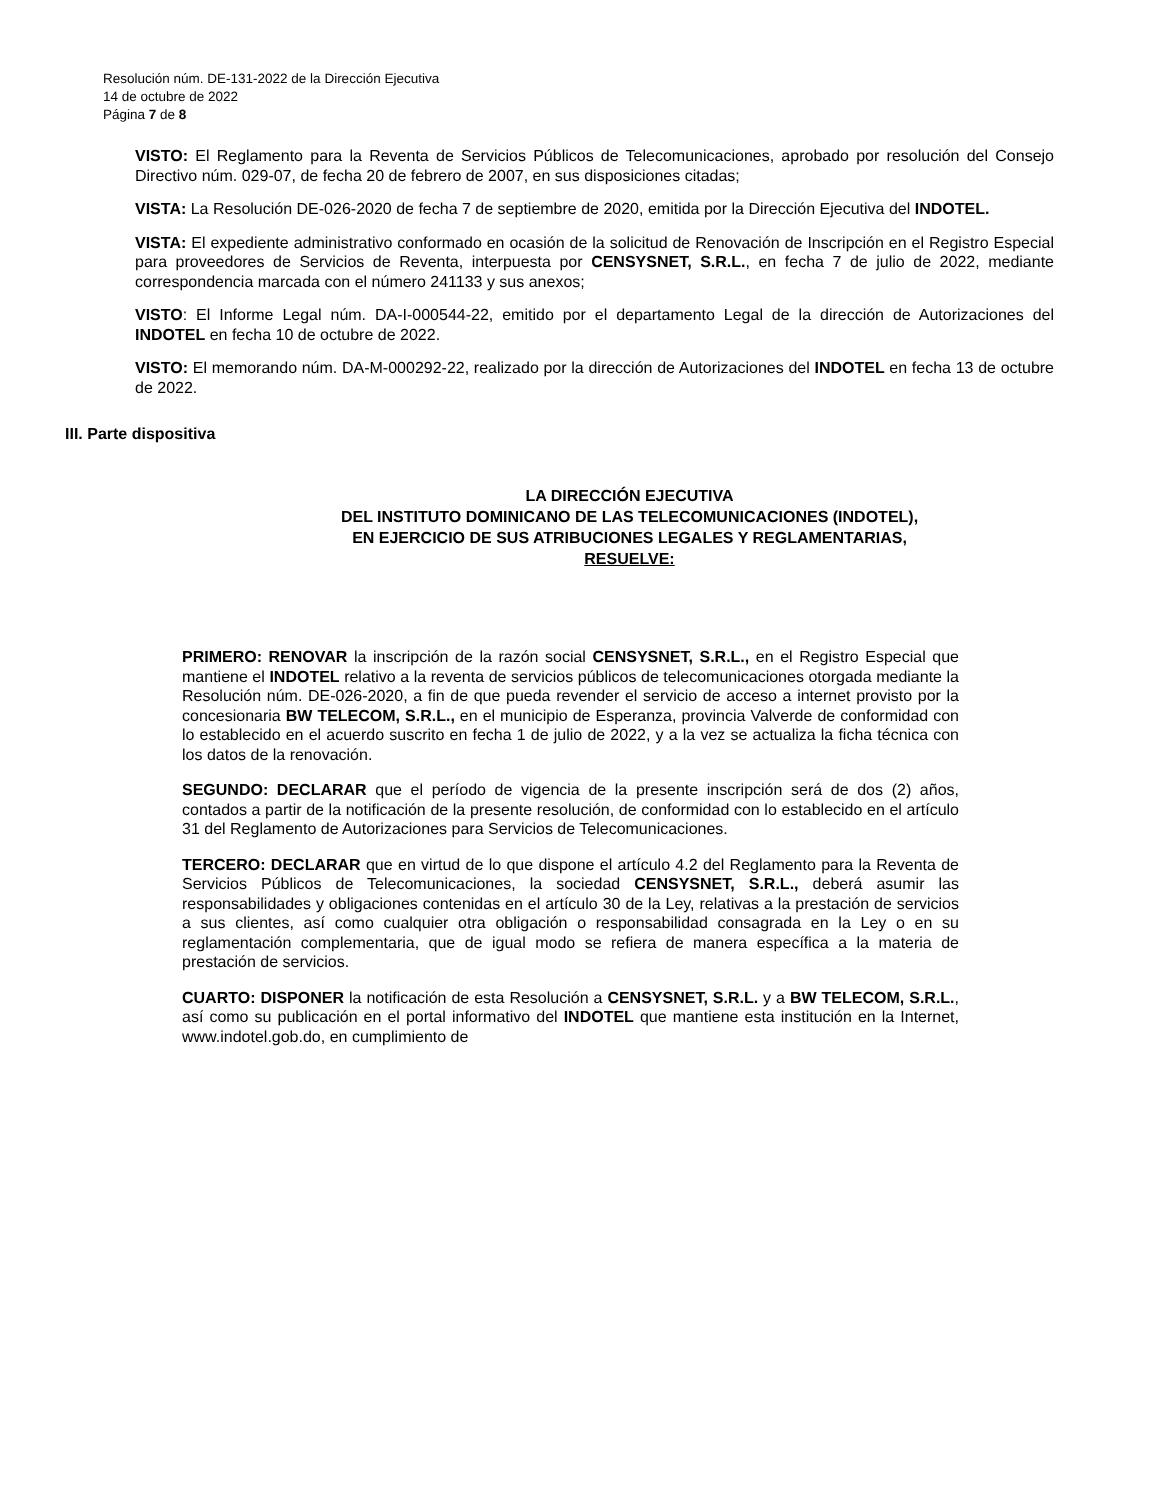Resolución núm. DE-131-2022 de la Dirección Ejecutiva
14 de octubre de 2022
Página 7 de 8
VISTO: El Reglamento para la Reventa de Servicios Públicos de Telecomunicaciones, aprobado por resolución del Consejo Directivo núm. 029-07, de fecha 20 de febrero de 2007, en sus disposiciones citadas;
VISTA: La Resolución DE-026-2020 de fecha 7 de septiembre de 2020, emitida por la Dirección Ejecutiva del INDOTEL.
VISTA: El expediente administrativo conformado en ocasión de la solicitud de Renovación de Inscripción en el Registro Especial para proveedores de Servicios de Reventa, interpuesta por CENSYSNET, S.R.L., en fecha 7 de julio de 2022, mediante correspondencia marcada con el número 241133 y sus anexos;
VISTO: El Informe Legal núm. DA-I-000544-22, emitido por el departamento Legal de la dirección de Autorizaciones del INDOTEL en fecha 10 de octubre de 2022.
VISTO: El memorando núm. DA-M-000292-22, realizado por la dirección de Autorizaciones del INDOTEL en fecha 13 de octubre de 2022.
III. Parte dispositiva
LA DIRECCIÓN EJECUTIVA
DEL INSTITUTO DOMINICANO DE LAS TELECOMUNICACIONES (INDOTEL),
EN EJERCICIO DE SUS ATRIBUCIONES LEGALES Y REGLAMENTARIAS,
RESUELVE:
PRIMERO: RENOVAR la inscripción de la razón social CENSYSNET, S.R.L., en el Registro Especial que mantiene el INDOTEL relativo a la reventa de servicios públicos de telecomunicaciones otorgada mediante la Resolución núm. DE-026-2020, a fin de que pueda revender el servicio de acceso a internet provisto por la concesionaria BW TELECOM, S.R.L., en el municipio de Esperanza, provincia Valverde de conformidad con lo establecido en el acuerdo suscrito en fecha 1 de julio de 2022, y a la vez se actualiza la ficha técnica con los datos de la renovación.
SEGUNDO: DECLARAR que el período de vigencia de la presente inscripción será de dos (2) años, contados a partir de la notificación de la presente resolución, de conformidad con lo establecido en el artículo 31 del Reglamento de Autorizaciones para Servicios de Telecomunicaciones.
TERCERO: DECLARAR que en virtud de lo que dispone el artículo 4.2 del Reglamento para la Reventa de Servicios Públicos de Telecomunicaciones, la sociedad CENSYSNET, S.R.L., deberá asumir las responsabilidades y obligaciones contenidas en el artículo 30 de la Ley, relativas a la prestación de servicios a sus clientes, así como cualquier otra obligación o responsabilidad consagrada en la Ley o en su reglamentación complementaria, que de igual modo se refiera de manera específica a la materia de prestación de servicios.
CUARTO: DISPONER la notificación de esta Resolución a CENSYSNET, S.R.L. y a BW TELECOM, S.R.L., así como su publicación en el portal informativo del INDOTEL que mantiene esta institución en la Internet, www.indotel.gob.do, en cumplimiento de